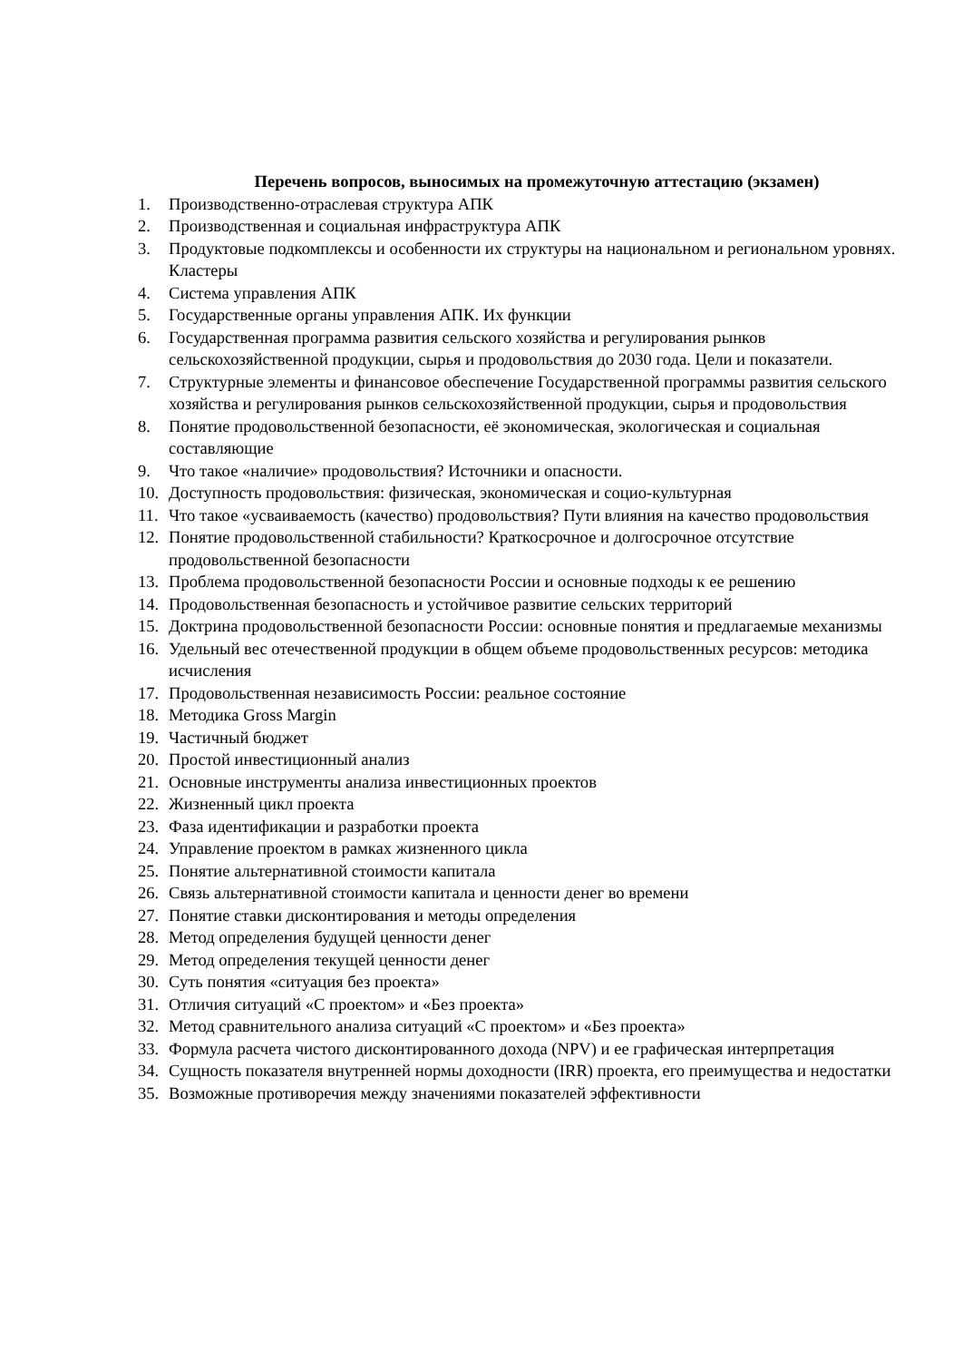Перечень вопросов, выносимых на промежуточную аттестацию (экзамен)
1. Производственно-отраслевая структура АПК
2. Производственная и социальная инфраструктура АПК
3. Продуктовые подкомплексы и особенности их структуры на национальном и региональном уровнях. Кластеры
4. Система управления АПК
5. Государственные органы управления АПК. Их функции
6. Государственная программа развития сельского хозяйства и регулирования рынков сельскохозяйственной продукции, сырья и продовольствия до 2030 года. Цели и показатели.
7. Структурные элементы и финансовое обеспечение Государственной программы развития сельского хозяйства и регулирования рынков сельскохозяйственной продукции, сырья и продовольствия
8. Понятие продовольственной безопасности, её экономическая, экологическая и социальная составляющие
9. Что такое «наличие» продовольствия? Источники и опасности.
10. Доступность продовольствия: физическая, экономическая и социо-культурная
11. Что такое «усваиваемость (качество) продовольствия? Пути влияния на качество продовольствия
12. Понятие продовольственной стабильности? Краткосрочное и долгосрочное отсутствие продовольственной безопасности
13. Проблема продовольственной безопасности России и основные подходы к ее решению
14. Продовольственная безопасность и устойчивое развитие сельских территорий
15. Доктрина продовольственной безопасности России: основные понятия и предлагаемые механизмы
16. Удельный вес отечественной продукции в общем объеме продовольственных ресурсов: методика исчисления
17. Продовольственная независимость России: реальное состояние
18. Методика Gross Margin
19. Частичный бюджет
20. Простой инвестиционный анализ
21. Основные инструменты анализа инвестиционных проектов
22. Жизненный цикл проекта
23. Фаза идентификации и разработки проекта
24. Управление проектом в рамках жизненного цикла
25. Понятие альтернативной стоимости капитала
26. Связь альтернативной стоимости капитала и ценности денег во времени
27. Понятие ставки дисконтирования и методы определения
28. Метод определения будущей ценности денег
29. Метод определения текущей ценности денег
30. Суть понятия «ситуация без проекта»
31. Отличия ситуаций «С проектом» и «Без проекта»
32. Метод сравнительного анализа ситуаций «С проектом» и «Без проекта»
33. Формула расчета чистого дисконтированного дохода (NPV) и ее графическая интерпретация
34. Сущность показателя внутренней нормы доходности (IRR) проекта, его преимущества и недостатки
35. Возможные противоречия между значениями показателей эффективности